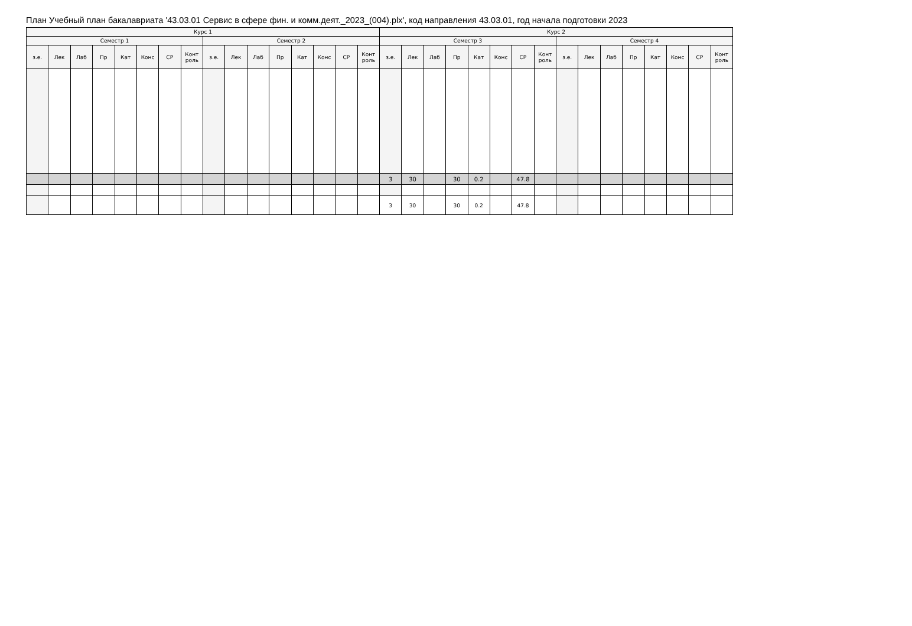План Учебный план бакалавриата '43.03.01 Сервис в сфере фин. и комм.деят._2023_(004).plx', код направления 43.03.01, год начала подготовки 2023
| Курс 1 | | | | | | | | | | | | | | | | Курс 2 | | | | | | | | | | | | | | | |
| --- | --- | --- | --- | --- | --- | --- | --- | --- | --- | --- | --- | --- | --- | --- | --- | --- | --- | --- | --- | --- | --- | --- | --- | --- | --- | --- | --- | --- | --- | --- | --- |
| Семестр 1 | | | | | | | | Семестр 2 | | | | | | | | Семестр 3 | | | | | | | | Семестр 4 | | | | | | | |
| з.е. | Лек | Лаб | Пр | Кат | Конс | СР | Конт роль | з.е. | Лек | Лаб | Пр | Кат | Конс | СР | Конт роль | з.е. | Лек | Лаб | Пр | Кат | Конс | СР | Конт роль | з.е. | Лек | Лаб | Пр | Кат | Конс | СР | Конт роль |
| | | | | | | | | | | | | | | | | 3 | 30 | | 30 | 0.2 | | 47.8 | | | | | | | | | |
| | | | | | | | | | | | | | | | | 3 | 30 | | 30 | 0.2 | | 47.8 | | | | | | | | | |